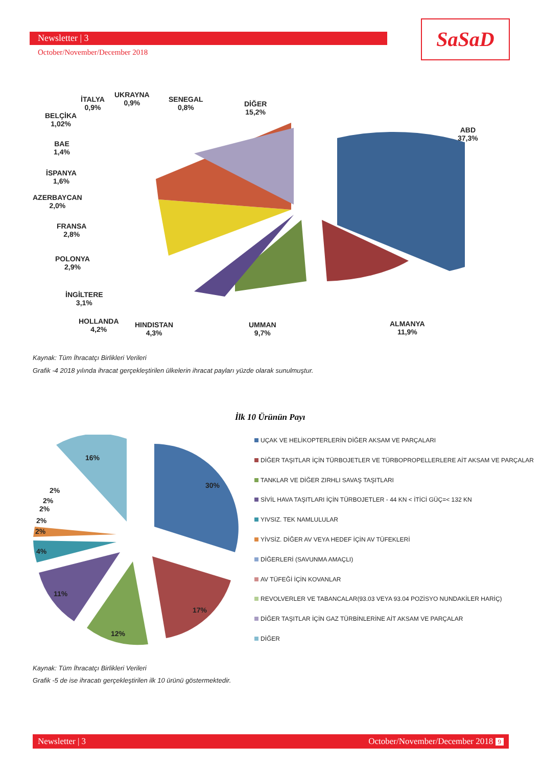Newsletter | 3
October/November/December 2018
SaSaD
İTALYA
0,9%
UKRAYNA
0,9%
SENEGAL
0,8%
DİĞER
15,2%
BELÇİKA
1,02%
ABD
37,3%
BAE
1,4%
İSPANYA
1,6%
AZERBAYCAN
2,0%
FRANSA
2,8%
POLONYA
2,9%
İNGİLTERE
3,1%
HOLLANDA
4,2%
HINDISTAN
4,3%
UMMAN
9,7%
ALMANYA
11,9%
Kaynak: Tüm İhracatçı Birlikleri Verileri
Grafik -4 2018 yılında ihracat gerçekleştirilen ülkelerin ihracat payları yüzde olarak sunulmuştur.
İlk 10 Ürünün Payı
16%
30%
2%
2%
2%
2%
2%
4%
11%
17%
12%
UÇAK VE HELİKOPTERLERİN DİĞER AKSAM VE PARÇALARI
DİĞER TAŞITLAR İÇİN TÜRBOJETLER VE TÜRBOPROPELLERLERE AİT AKSAM VE PARÇALAR
TANKLAR VE DİĞER ZIRHLI SAVAŞ TAŞITLARI
SİVİL HAVA TAŞITLARI İÇİN TÜRBOJETLER - 44 KN < İTİCİ GÜÇ=< 132 KN
YIVSIZ. TEK NAMLULULAR
YİVSİZ. DİĞER AV VEYA HEDEF İÇİN AV TÜFEKLERİ
DİĞERLERİ (SAVUNMA AMAÇLI)
AV TÜFEĞİ İÇİN KOVANLAR
REVOLVERLER VE TABANCALAR(93.03 VEYA 93.04 POZİSYO NUNDAKİLER HARİÇ)
DİĞER TAŞITLAR İÇİN GAZ TÜRBİNLERİNE AİT AKSAM VE PARÇALAR
DİĞER
Kaynak: Tüm İhracatçı Birlikleri Verileri
Grafik -5 de ise ihracatı gerçekleştirilen ilk 10 ürünü göstermektedir.
Newsletter | 3 October/November/December 2018 9